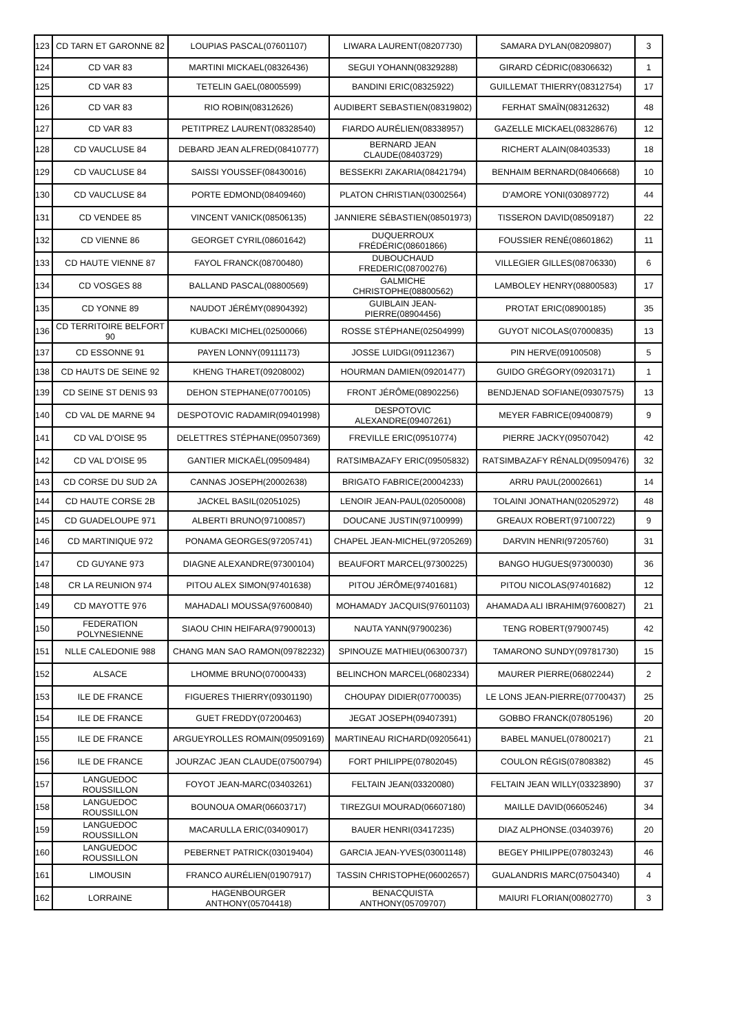| 123 | CD TARN ET GARONNE 82 | LOUPIAS PASCAL(07601107) | LIWARA LAURENT(08207730) | SAMARA DYLAN(08209807) | 3 |
| 124 | CD VAR 83 | MARTINI MICKAEL(08326436) | SEGUI YOHANN(08329288) | GIRARD CÉDRIC(08306632) | 1 |
| 125 | CD VAR 83 | TETELIN GAEL(08005599) | BANDINI ERIC(08325922) | GUILLEMAT THIERRY(08312754) | 17 |
| 126 | CD VAR 83 | RIO ROBIN(08312626) | AUDIBERT SEBASTIEN(08319802) | FERHAT SMAÏN(08312632) | 48 |
| 127 | CD VAR 83 | PETITPREZ LAURENT(08328540) | FIARDO AURÉLIEN(08338957) | GAZELLE MICKAEL(08328676) | 12 |
| 128 | CD VAUCLUSE 84 | DEBARD JEAN ALFRED(08410777) | BERNARD JEAN CLAUDE(08403729) | RICHERT ALAIN(08403533) | 18 |
| 129 | CD VAUCLUSE 84 | SAISSI YOUSSEF(08430016) | BESSEKRI ZAKARIA(08421794) | BENHAIM BERNARD(08406668) | 10 |
| 130 | CD VAUCLUSE 84 | PORTE EDMOND(08409460) | PLATON CHRISTIAN(03002564) | D'AMORE YONI(03089772) | 44 |
| 131 | CD VENDEE 85 | VINCENT VANICK(08506135) | JANNIERE SÉBASTIEN(08501973) | TISSERON DAVID(08509187) | 22 |
| 132 | CD VIENNE 86 | GEORGET CYRIL(08601642) | DUQUERROUX FRÉDÉRIC(08601866) | FOUSSIER RENÉ(08601862) | 11 |
| 133 | CD HAUTE VIENNE 87 | FAYOL FRANCK(08700480) | DUBOUCHAUD FREDERIC(08700276) | VILLEGIER GILLES(08706330) | 6 |
| 134 | CD VOSGES 88 | BALLAND PASCAL(08800569) | GALMICHE CHRISTOPHE(08800562) | LAMBOLEY HENRY(08800583) | 17 |
| 135 | CD YONNE 89 | NAUDOT JÉRÉMY(08904392) | GUIBLAIN JEAN-PIERRE(08904456) | PROTAT ERIC(08900185) | 35 |
| 136 | CD TERRITOIRE BELFORT 90 | KUBACKI MICHEL(02500066) | ROSSE STÉPHANE(02504999) | GUYOT NICOLAS(07000835) | 13 |
| 137 | CD ESSONNE 91 | PAYEN LONNY(09111173) | JOSSE LUIDGI(09112367) | PIN HERVE(09100508) | 5 |
| 138 | CD HAUTS DE SEINE 92 | KHENG THARET(09208002) | HOURMAN DAMIEN(09201477) | GUIDO GRÉGORY(09203171) | 1 |
| 139 | CD SEINE ST DENIS 93 | DEHON STEPHANE(07700105) | FRONT JÉRÔME(08902256) | BENDJENAD SOFIANE(09307575) | 13 |
| 140 | CD VAL DE MARNE 94 | DESPOTOVIC RADAMIR(09401998) | DESPOTOVIC ALEXANDRE(09407261) | MEYER FABRICE(09400879) | 9 |
| 141 | CD VAL D'OISE 95 | DELETTRES STÉPHANE(09507369) | FREVILLE ERIC(09510774) | PIERRE JACKY(09507042) | 42 |
| 142 | CD VAL D'OISE 95 | GANTIER MICKAËL(09509484) | RATSIMBAZAFY ERIC(09505832) | RATSIMBAZAFY RÉNALD(09509476) | 32 |
| 143 | CD CORSE DU SUD 2A | CANNAS JOSEPH(20002638) | BRIGATO FABRICE(20004233) | ARRU PAUL(20002661) | 14 |
| 144 | CD HAUTE CORSE 2B | JACKEL BASIL(02051025) | LENOIR JEAN-PAUL(02050008) | TOLAINI JONATHAN(02052972) | 48 |
| 145 | CD GUADELOUPE 971 | ALBERTI BRUNO(97100857) | DOUCANE JUSTIN(97100999) | GREAUX ROBERT(97100722) | 9 |
| 146 | CD MARTINIQUE 972 | PONAMA GEORGES(97205741) | CHAPEL JEAN-MICHEL(97205269) | DARVIN HENRI(97205760) | 31 |
| 147 | CD GUYANE 973 | DIAGNE ALEXANDRE(97300104) | BEAUFORT MARCEL(97300225) | BANGO HUGUES(97300030) | 36 |
| 148 | CR LA REUNION 974 | PITOU ALEX SIMON(97401638) | PITOU JÉRÔME(97401681) | PITOU NICOLAS(97401682) | 12 |
| 149 | CD MAYOTTE 976 | MAHADALI MOUSSA(97600840) | MOHAMADY JACQUIS(97601103) | AHAMADA ALI IBRAHIM(97600827) | 21 |
| 150 | FEDERATION POLYNESIENNE | SIAOU CHIN HEIFARA(97900013) | NAUTA YANN(97900236) | TENG ROBERT(97900745) | 42 |
| 151 | NLLE CALEDONIE 988 | CHANG MAN SAO RAMON(09782232) | SPINOUZE MATHIEU(06300737) | TAMARONO SUNDY(09781730) | 15 |
| 152 | ALSACE | LHOMME BRUNO(07000433) | BELINCHON MARCEL(06802334) | MAURER PIERRE(06802244) | 2 |
| 153 | ILE DE FRANCE | FIGUERES THIERRY(09301190) | CHOUPAY DIDIER(07700035) | LE LONS JEAN-PIERRE(07700437) | 25 |
| 154 | ILE DE FRANCE | GUET FREDDY(07200463) | JEGAT JOSEPH(09407391) | GOBBO FRANCK(07805196) | 20 |
| 155 | ILE DE FRANCE | ARGUEYROLLES ROMAIN(09509169) | MARTINEAU RICHARD(09205641) | BABEL MANUEL(07800217) | 21 |
| 156 | ILE DE FRANCE | JOURZAC JEAN CLAUDE(07500794) | FORT PHILIPPE(07802045) | COULON RÉGIS(07808382) | 45 |
| 157 | LANGUEDOC ROUSSILLON | FOYOT JEAN-MARC(03403261) | FELTAIN JEAN(03320080) | FELTAIN JEAN WILLY(03323890) | 37 |
| 158 | LANGUEDOC ROUSSILLON | BOUNOUA OMAR(06603717) | TIREZGUI MOURAD(06607180) | MAILLE DAVID(06605246) | 34 |
| 159 | LANGUEDOC ROUSSILLON | MACARULLA ERIC(03409017) | BAUER HENRI(03417235) | DIAZ ALPHONSE.(03403976) | 20 |
| 160 | LANGUEDOC ROUSSILLON | PEBERNET PATRICK(03019404) | GARCIA JEAN-YVES(03001148) | BEGEY PHILIPPE(07803243) | 46 |
| 161 | LIMOUSIN | FRANCO AURÉLIEN(01907917) | TASSIN CHRISTOPHE(06002657) | GUALANDRIS MARC(07504340) | 4 |
| 162 | LORRAINE | HAGENBOURGER ANTHONY(05704418) | BENACQUISTA ANTHONY(05709707) | MAIURI FLORIAN(00802770) | 3 |